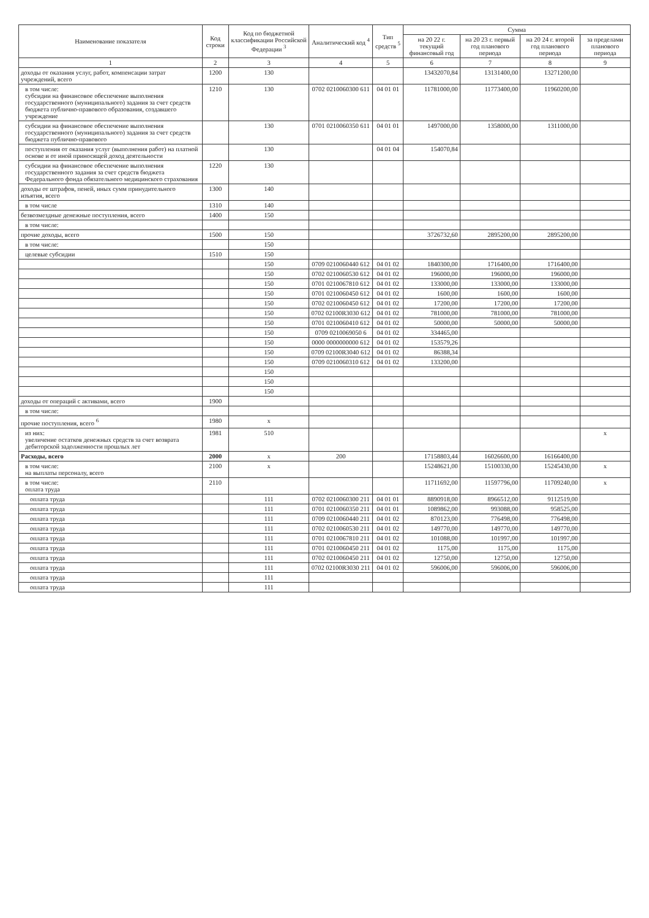| Наименование показателя | Код строки | Код по бюджетной классификации Российской Федерации <sup>3</sup> | Аналитический код <sup>4</sup> | Тип средств <sup>5</sup> | Сумма | | | |
| --- | --- | --- | --- | --- | --- | --- | --- | --- |
| | | | | | на 20 22 г. текущий финансовый год | на 20 23 г. первый год планового периода | на 20 24 г. второй год планового периода | за пределами планового периода |
| 1 | 2 | 3 | 4 | 5 | 6 | 7 | 8 | 9 |
| доходы от оказания услуг, работ, компенсации затрат учреждений, всего | 1200 | 130 | | | 13432070,84 | 13131400,00 | 13271200,00 | |
| в том числе: субсидии на финансовое обеспечение выполнения государственного (муниципального) задания за счет средств бюджета публично-правового образования, создавшего учреждение | 1210 | 130 | 0702 0210060300 611 | 04 01 01 | 11781000,00 | 11773400,00 | 11960200,00 | |
| субсидии на финансовое обеспечение выполнения государственного (муниципального) задания за счет средств бюджета публично-правового | | 130 | 0701 0210060350 611 | 04 01 01 | 1497000,00 | 1358000,00 | 1311000,00 | |
| поступления от оказания услуг (выполнения работ) на платной основе и от иной приносящей доход деятельности | | 130 | | 04 01 04 | 154070,84 | | | |
| субсидии на финансовое обеспечение выполнения государственного задания за счет средств бюджета Федерального фонда обязательного медицинского страхования | 1220 | 130 | | | | | | |
| доходы от штрафов, пеней, иных сумм принудительного изъятия, всего | 1300 | 140 | | | | | | |
| в том числе | 1310 | 140 | | | | | | |
| безвозмездные денежные поступления, всего | 1400 | 150 | | | | | | |
| в том числе: | | | | | | | | |
| прочие доходы, всего | 1500 | 150 | | | 3726732,60 | 2895200,00 | 2895200,00 | |
| в том числе: | | 150 | | | | | | |
| целевые субсидии | 1510 | 150 | | | | | | |
| | | 150 | 0709 0210060440 612 | 04 01 02 | 1840300,00 | 1716400,00 | 1716400,00 | |
| | | 150 | 0702 0210060530 612 | 04 01 02 | 196000,00 | 196000,00 | 196000,00 | |
| | | 150 | 0701 0210067810 612 | 04 01 02 | 133000,00 | 133000,00 | 133000,00 | |
| | | 150 | 0701 0210060450 612 | 04 01 02 | 1600,00 | 1600,00 | 1600,00 | |
| | | 150 | 0702 0210060450 612 | 04 01 02 | 17200,00 | 17200,00 | 17200,00 | |
| | | 150 | 0702 02100R3030 612 | 04 01 02 | 781000,00 | 781000,00 | 781000,00 | |
| | | 150 | 0701 0210060410 612 | 04 01 02 | 50000,00 | 50000,00 | 50000,00 | |
| | | 150 | 0709 0210069050 6 | 04 01 02 | 334465,00 | | | |
| | | 150 | 0000 0000000000 612 | 04 01 02 | 153579,26 | | | |
| | | 150 | 0709 02100R3040 612 | 04 01 02 | 86388,34 | | | |
| | | 150 | 0709 0210060310 612 | 04 01 02 | 133200,00 | | | |
| | | 150 | | | | | | |
| | | 150 | | | | | | |
| | | 150 | | | | | | |
| доходы от операций с активами, всего | 1900 | | | | | | | |
| в том числе: | | | | | | | | |
| прочие поступления, всего <sup>6</sup> | 1980 | x | | | | | | |
| из них: увеличение остатков денежных средств за счет возврата дебиторской задолженности прошлых лет | 1981 | 510 | | | | | | x |
| Расходы, всего | 2000 | x | 200 | | 17158803,44 | 16026600,00 | 16166400,00 | |
| в том числе: на выплаты персоналу, всего | 2100 | x | | | 15248621,00 | 15100330,00 | 15245430,00 | x |
| в том числе: оплата труда | 2110 | | | | 11711692,00 | 11597796,00 | 11709240,00 | x |
| оплата труда | | 111 | 0702 0210060300 211 | 04 01 01 | 8890918,00 | 8966512,00 | 9112519,00 | |
| оплата труда | | 111 | 0701 0210060350 211 | 04 01 01 | 1089862,00 | 993088,00 | 958525,00 | |
| оплата труда | | 111 | 0709 0210060440 211 | 04 01 02 | 870123,00 | 776498,00 | 776498,00 | |
| оплата труда | | 111 | 0702 0210060530 211 | 04 01 02 | 149770,00 | 149770,00 | 149770,00 | |
| оплата труда | | 111 | 0701 0210067810 211 | 04 01 02 | 101088,00 | 101997,00 | 101997,00 | |
| оплата труда | | 111 | 0701 0210060450 211 | 04 01 02 | 1175,00 | 1175,00 | 1175,00 | |
| оплата труда | | 111 | 0702 0210060450 211 | 04 01 02 | 12750,00 | 12750,00 | 12750,00 | |
| оплата труда | | 111 | 0702 02100R3030 211 | 04 01 02 | 596006,00 | 596006,00 | 596006,00 | |
| оплата труда | | 111 | | | | | | |
| оплата труда | | 111 | | | | | | |